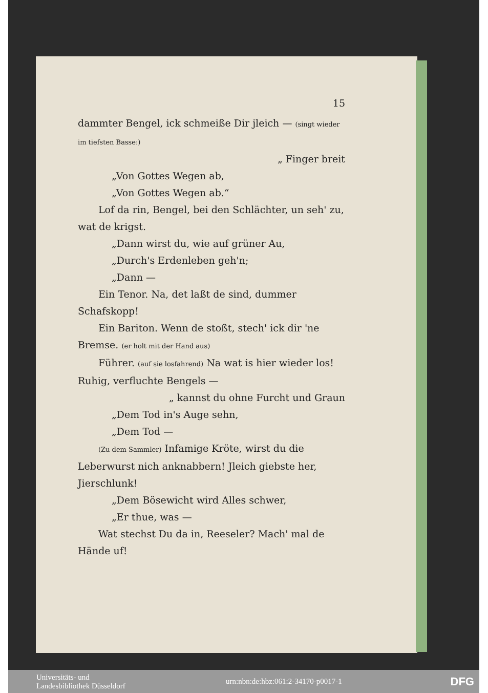15
dammter Bengel, ick schmeiße Dir jleich — (singt wieder im tiefsten Basse:)
„ Finger breit
„Von Gottes Wegen ab,
„Von Gottes Wegen ab.“
Lof da rin, Bengel, bei den Schlächter, un seh' zu, wat de krigst.
„Dann wirst du, wie auf grüner Au,
„Durch's Erdenleben geh'n;
„Dann —
Ein Tenor. Na, det laßt de sind, dummer Schafskopp!
Ein Bariton. Wenn de stoßt, stech' ick dir 'ne Bremse. (er holt mit der Hand aus)
Führer. (auf sie losfahrend) Na wat is hier wieder los! Ruhig, verfluchte Bengels —
„ kannst du ohne Furcht und Graun
„Dem Tod in's Auge sehn,
„Dem Tod —
(Zu dem Sammler) Infamige Kröte, wirst du die Leberwurst nich anknabbern! Jleich giebste her, Jierschlunk!
„Dem Bösewicht wird Alles schwer,
„Er thue, was —
Wat stechst Du da in, Reeseler? Mach' mal de Hände uf!
Universitäts- und
Landesbibliothek Düsseldorf
urn:nbn:de:hbz:061:2-34170-p0017-1
DFG